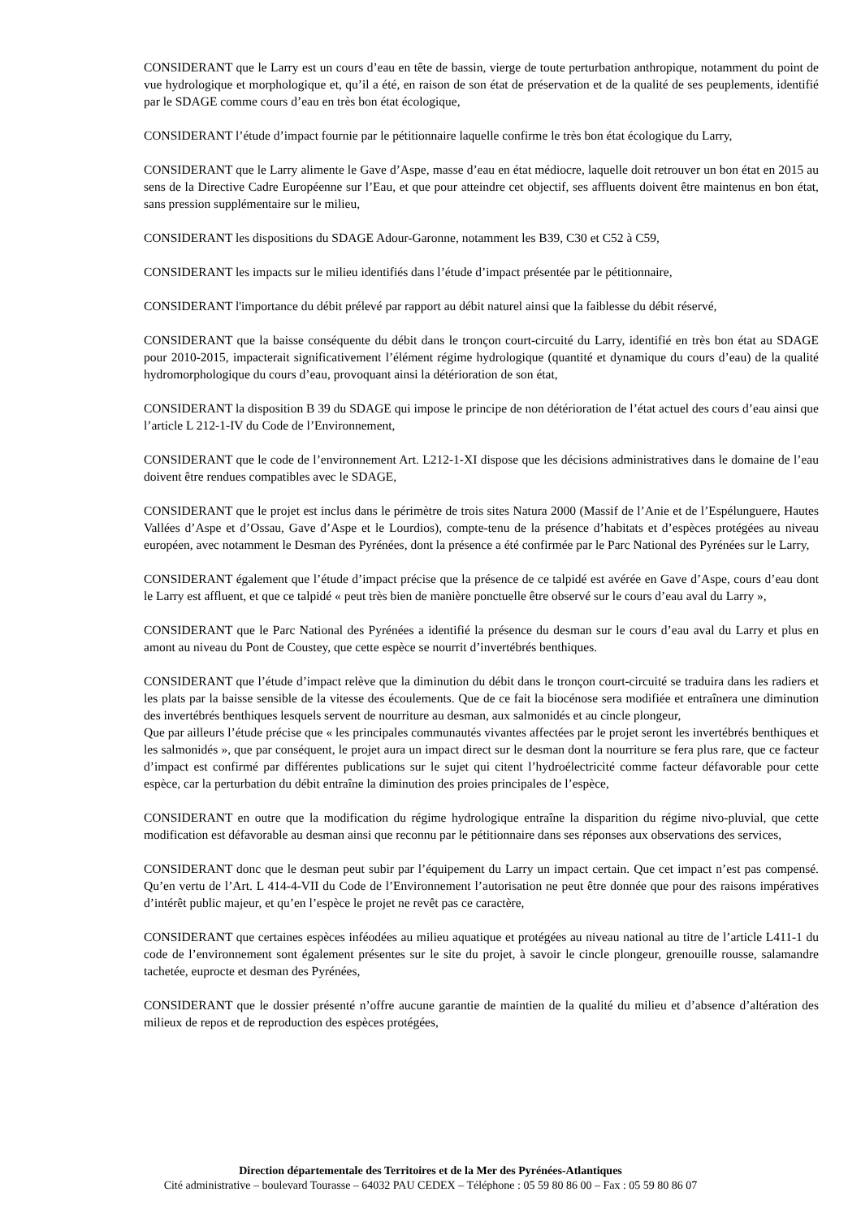CONSIDERANT que le Larry est un cours d’eau en tête de bassin, vierge de toute perturbation anthropique, notamment du point de vue hydrologique et morphologique et, qu’il a été, en raison de son état de préservation et de la qualité de ses peuplements, identifié par le SDAGE comme cours d’eau en très bon état écologique,
CONSIDERANT l’étude d’impact fournie par le pétitionnaire laquelle confirme le très bon état écologique du Larry,
CONSIDERANT que le Larry alimente le Gave d’Aspe, masse d’eau en état médiocre, laquelle doit retrouver un bon état en 2015 au sens de la Directive Cadre Européenne sur l’Eau, et que pour atteindre cet objectif, ses affluents doivent être maintenus en bon état, sans pression supplémentaire sur le milieu,
CONSIDERANT les dispositions du SDAGE Adour-Garonne, notamment les B39, C30 et C52 à C59,
CONSIDERANT les impacts sur le milieu identifiés dans l’étude d’impact présentée par le pétitionnaire,
CONSIDERANT l'importance du débit prélevé par rapport au débit naturel ainsi que la faiblesse du débit réservé,
CONSIDERANT que la baisse conséquente du débit dans le tronçon court-circuité du Larry, identifié en très bon état au SDAGE pour 2010-2015, impacterait significativement l’élément régime hydrologique (quantité et dynamique du cours d’eau) de la qualité hydromorphologique du cours d’eau, provoquant ainsi la détérioration de son état,
CONSIDERANT la disposition B 39 du SDAGE qui impose le principe de non détérioration de l’état actuel des cours d’eau ainsi que l’article L 212-1-IV du Code de l’Environnement,
CONSIDERANT que le code de l’environnement Art. L212-1-XI dispose que les décisions administratives dans le domaine de l’eau doivent être rendues compatibles avec le SDAGE,
CONSIDERANT que le projet est inclus dans le périmètre de trois sites Natura 2000 (Massif de l’Anie et de l’Espélunguere, Hautes Vallées d’Aspe et d’Ossau, Gave d’Aspe et le Lourdios), compte-tenu de la présence d’habitats et d’espèces protégées au niveau européen, avec notamment le Desman des Pyrénées, dont la présence a été confirmée par le Parc National des Pyrénées sur le Larry,
CONSIDERANT également que l’étude d’impact précise que la présence de ce talpidé est avérée en Gave d’Aspe, cours d’eau dont le Larry est affluent, et que ce talpidé « peut très bien de manière ponctuelle être observé sur le cours d’eau aval du Larry »,
CONSIDERANT que le Parc National des Pyrénées a identifié la présence du desman sur le cours d’eau aval du Larry et plus en amont au niveau du Pont de Coustey, que cette espèce se nourrit d’invertébrés benthiques.
CONSIDERANT que l’étude d’impact relève que la diminution du débit dans le tronçon court-circuité se traduira dans les radiers et les plats par la baisse sensible de la vitesse des écoulements. Que de ce fait la biocénose sera modifiée et entraînera une diminution des invertébrés benthiques lesquels servent de nourriture au desman, aux salmonidés et au cincle plongeur,
Que par ailleurs l’étude précise que « les principales communautés vivantes affectées par le projet seront les invertébrés benthiques et les salmonidés », que par conséquent, le projet aura un impact direct sur le desman dont la nourriture se fera plus rare, que ce facteur d’impact est confirmé par différentes publications sur le sujet qui citent l’hydroélectricité comme facteur défavorable pour cette espèce, car la perturbation du débit entraîne la diminution des proies principales de l’espèce,
CONSIDERANT en outre que la modification du régime hydrologique entraîne la disparition du régime nivo-pluvial, que cette modification est défavorable au desman ainsi que reconnu par le pétitionnaire dans ses réponses aux observations des services,
CONSIDERANT donc que le desman peut subir par l’équipement du Larry un impact certain. Que cet impact n’est pas compensé. Qu’en vertu de l’Art. L 414-4-VII du Code de l’Environnement l’autorisation ne peut être donnée que pour des raisons impératives d’intérêt public majeur, et qu’en l’espèce le projet ne revêt pas ce caractère,
CONSIDERANT que certaines espèces inféodées au milieu aquatique et protégées au niveau national au titre de l’article L411-1 du code de l’environnement sont également présentes sur le site du projet, à savoir le cincle plongeur, grenouille rousse, salamandre tachetée, euprocte et desman des Pyrénées,
CONSIDERANT que le dossier présenté n’offre aucune garantie de maintien de la qualité du milieu et d’absence d’altération des milieux de repos et de reproduction des espèces protégées,
Direction départementale des Territoires et de la Mer des Pyrénées-Atlantiques
Cité administrative – boulevard Tourasse – 64032 PAU CEDEX – Téléphone : 05 59 80 86 00 – Fax : 05 59 80 86 07